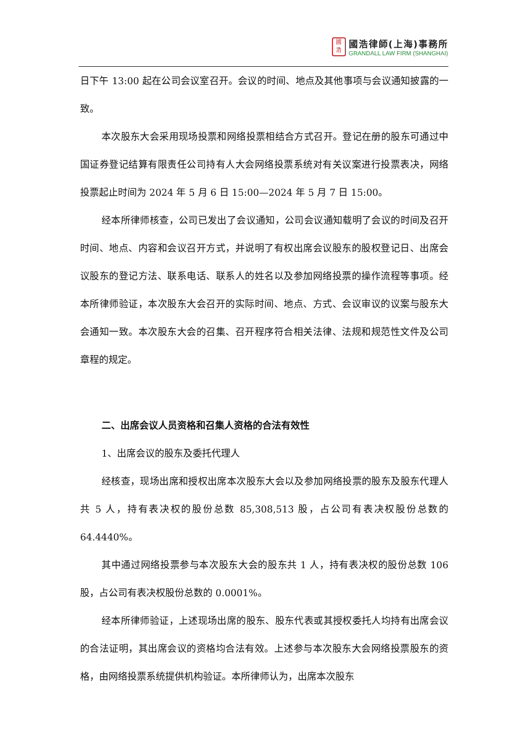國
浩
國浩律師(上海)事務所
GRANDALL LAW FIRM (SHANGHAI)
日下午 13:00 起在公司会议室召开。会议的时间、地点及其他事项与会议通知披露的一致。
本次股东大会采用现场投票和网络投票相结合方式召开。登记在册的股东可通过中国证券登记结算有限责任公司持有人大会网络投票系统对有关议案进行投票表决，网络投票起止时间为 2024 年 5 月 6 日 15:00—2024 年 5 月 7 日 15:00。
经本所律师核查，公司已发出了会议通知，公司会议通知载明了会议的时间及召开时间、地点、内容和会议召开方式，并说明了有权出席会议股东的股权登记日、出席会议股东的登记方法、联系电话、联系人的姓名以及参加网络投票的操作流程等事项。经本所律师验证，本次股东大会召开的实际时间、地点、方式、会议审议的议案与股东大会通知一致。本次股东大会的召集、召开程序符合相关法律、法规和规范性文件及公司章程的规定。
二、出席会议人员资格和召集人资格的合法有效性
1、出席会议的股东及委托代理人
经核查，现场出席和授权出席本次股东大会以及参加网络投票的股东及股东代理人共 5 人，持有表决权的股份总数 85,308,513 股，占公司有表决权股份总数的 64.4440%。
其中通过网络投票参与本次股东大会的股东共 1 人，持有表决权的股份总数 106 股，占公司有表决权股份总数的 0.0001%。
经本所律师验证，上述现场出席的股东、股东代表或其授权委托人均持有出席会议的合法证明，其出席会议的资格均合法有效。上述参与本次股东大会网络投票股东的资格，由网络投票系统提供机构验证。本所律师认为，出席本次股东